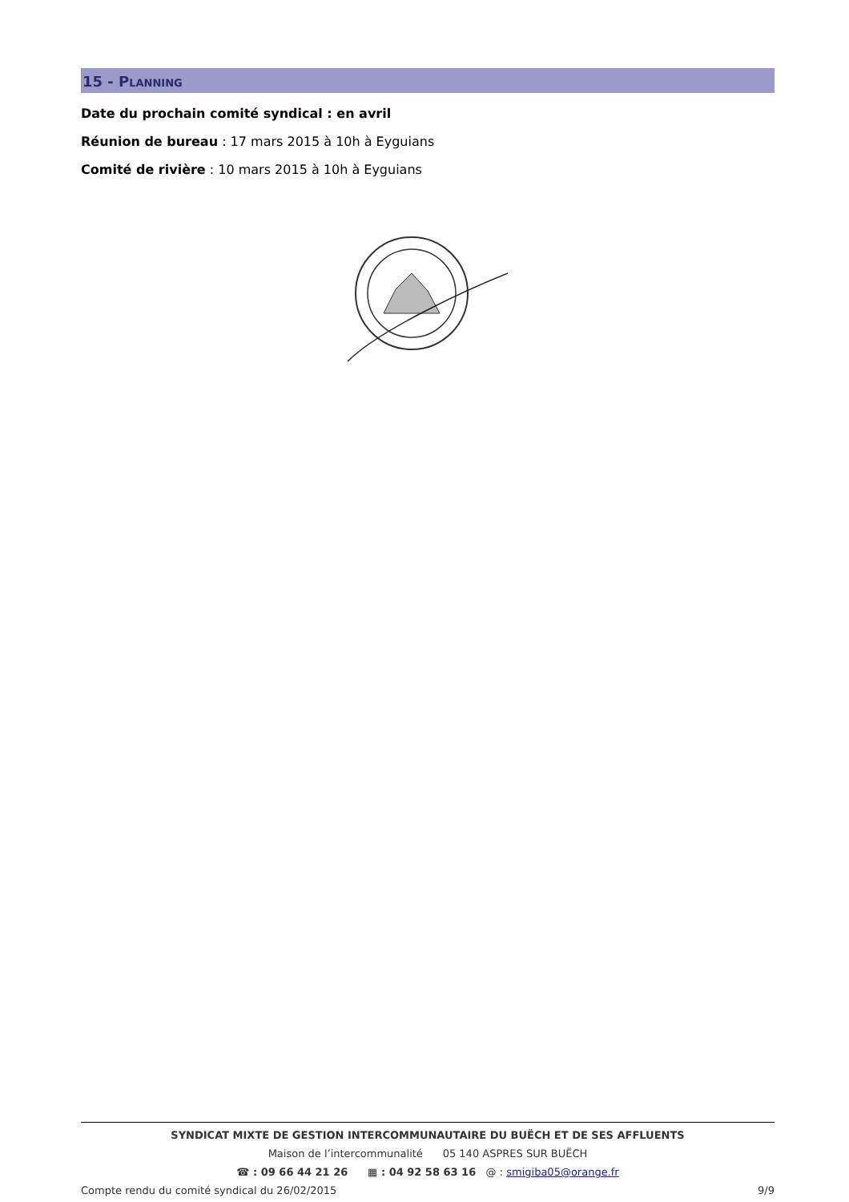15 - PLANNING
Date du prochain comité syndical : en avril
Réunion de bureau : 17 mars 2015 à 10h à Eyguians
Comité de rivière : 10 mars 2015 à 10h à Eyguians
SYNDICAT MIXTE DE GESTION INTERCOMMUNAUTAIRE DU BUËCH ET DE SES AFFLUENTS
Maison de l’intercommunalité 05 140 ASPRES SUR BUËCH
☎ : 09 66 44 21 26 ▦ : 04 92 58 63 16 @ : smigiba05@orange.fr
Compte rendu du comité syndical du 26/02/2015 9/9